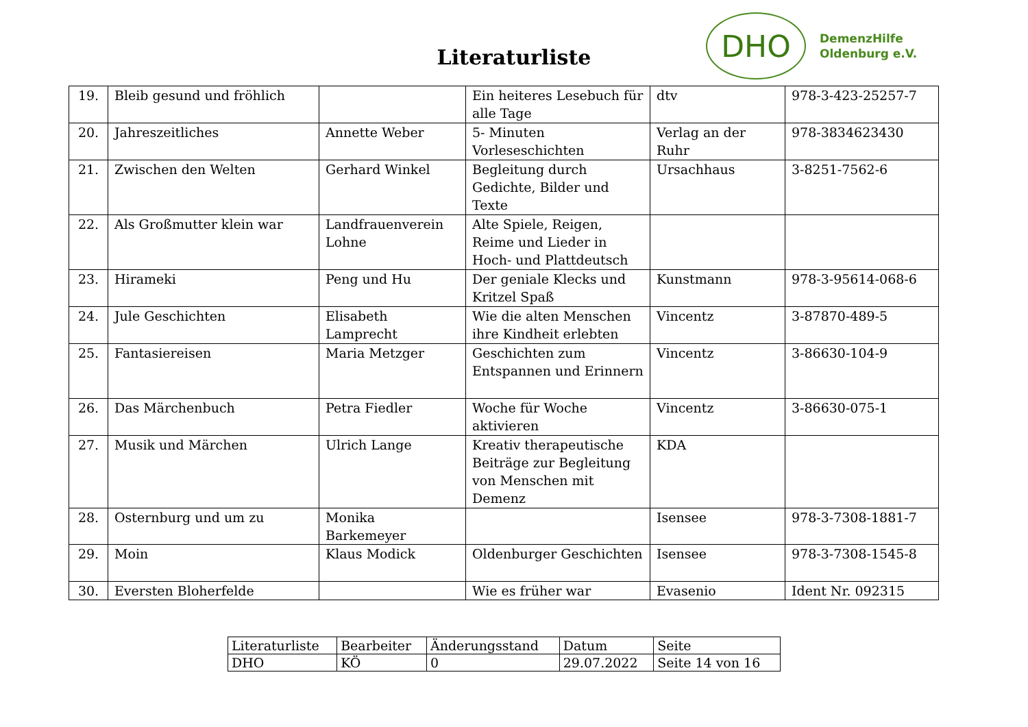Literaturliste
DHO
DemenzHilfe
Oldenburg e.V.
| 19. | Bleib gesund und fröhlich | | Ein heiteres Lesebuch für alle Tage | dtv | 978-3-423-25257-7 |
| 20. | Jahreszeitliches | Annette Weber | 5- Minuten Vorleseschichten | Verlag an der Ruhr | 978-3834623430 |
| 21. | Zwischen den Welten | Gerhard Winkel | Begleitung durch Gedichte, Bilder und Texte | Ursachhaus | 3-8251-7562-6 |
| 22. | Als Großmutter klein war | Landfrauenverein Lohne | Alte Spiele, Reigen, Reime und Lieder in Hoch- und Plattdeutsch | | |
| 23. | Hirameki | Peng und Hu | Der geniale Klecks und Kritzel Spaß | Kunstmann | 978-3-95614-068-6 |
| 24. | Jule Geschichten | Elisabeth Lamprecht | Wie die alten Menschen ihre Kindheit erlebten | Vincentz | 3-87870-489-5 |
| 25. | Fantasiereisen | Maria Metzger | Geschichten zum Entspannen und Erinnern | Vincentz | 3-86630-104-9 |
| 26. | Das Märchenbuch | Petra Fiedler | Woche für Woche aktivieren | Vincentz | 3-86630-075-1 |
| 27. | Musik und Märchen | Ulrich Lange | Kreativ therapeutische Beiträge zur Begleitung von Menschen mit Demenz | KDA | |
| 28. | Osternburg und um zu | Monika Barkemeyer | | Isensee | 978-3-7308-1881-7 |
| 29. | Moin | Klaus Modick | Oldenburger Geschichten | Isensee | 978-3-7308-1545-8 |
| 30. | Eversten Bloherfelde | | Wie es früher war | Evasenio | Ident Nr. 092315 |
| Literaturliste | Bearbeiter | Änderungsstand | Datum | Seite |
| DHO | KÖ | 0 | 29.07.2022 | Seite 14 von 16 |